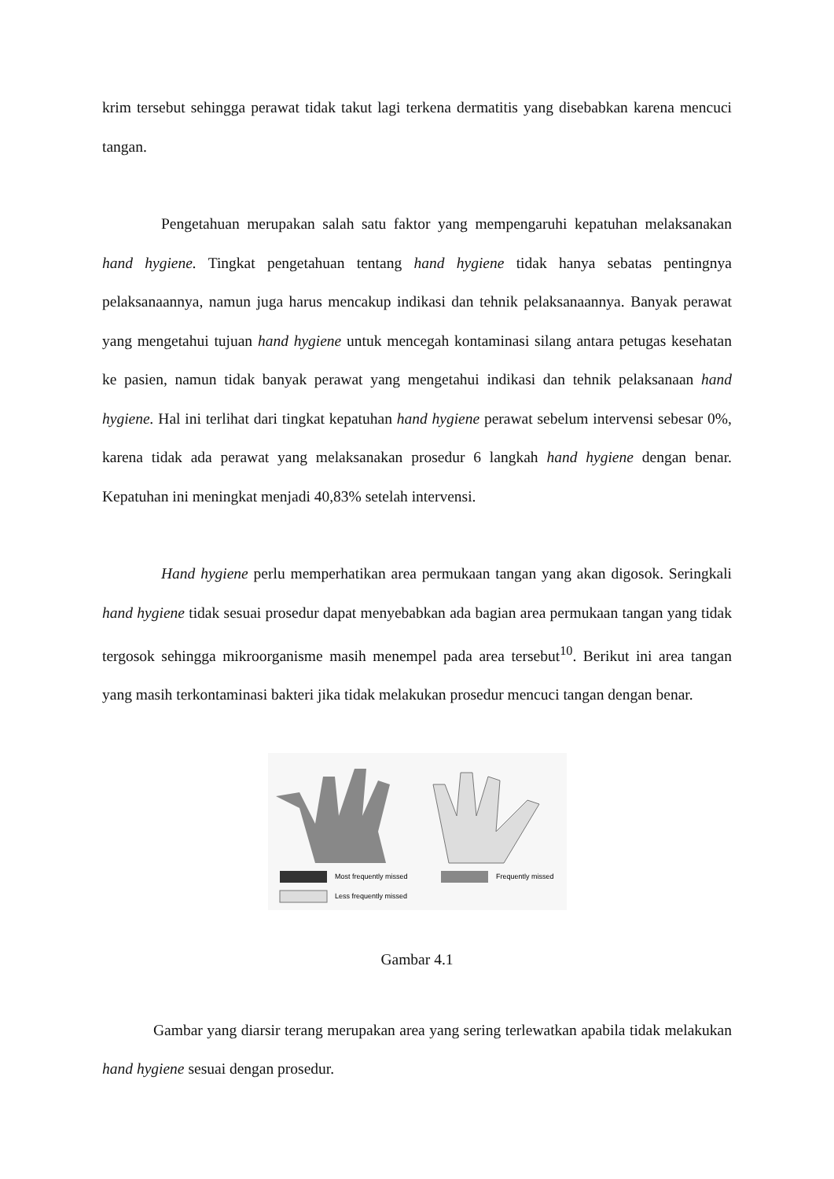krim tersebut sehingga perawat tidak takut lagi terkena dermatitis yang disebabkan karena mencuci tangan.
Pengetahuan merupakan salah satu faktor yang mempengaruhi kepatuhan melaksanakan hand hygiene. Tingkat pengetahuan tentang hand hygiene tidak hanya sebatas pentingnya pelaksanaannya, namun juga harus mencakup indikasi dan tehnik pelaksanaannya. Banyak perawat yang mengetahui tujuan hand hygiene untuk mencegah kontaminasi silang antara petugas kesehatan ke pasien, namun tidak banyak perawat yang mengetahui indikasi dan tehnik pelaksanaan hand hygiene. Hal ini terlihat dari tingkat kepatuhan hand hygiene perawat sebelum intervensi sebesar 0%, karena tidak ada perawat yang melaksanakan prosedur 6 langkah hand hygiene dengan benar. Kepatuhan ini meningkat menjadi 40,83% setelah intervensi.
Hand hygiene perlu memperhatikan area permukaan tangan yang akan digosok. Seringkali hand hygiene tidak sesuai prosedur dapat menyebabkan ada bagian area permukaan tangan yang tidak tergosok sehingga mikroorganisme masih menempel pada area tersebut<sup>10</sup>. Berikut ini area tangan yang masih terkontaminasi bakteri jika tidak melakukan prosedur mencuci tangan dengan benar.
Most frequently missed
Frequently missed
Less frequently missed
Gambar 4.1
Gambar yang diarsir terang merupakan area yang sering terlewatkan apabila tidak melakukan hand hygiene sesuai dengan prosedur.